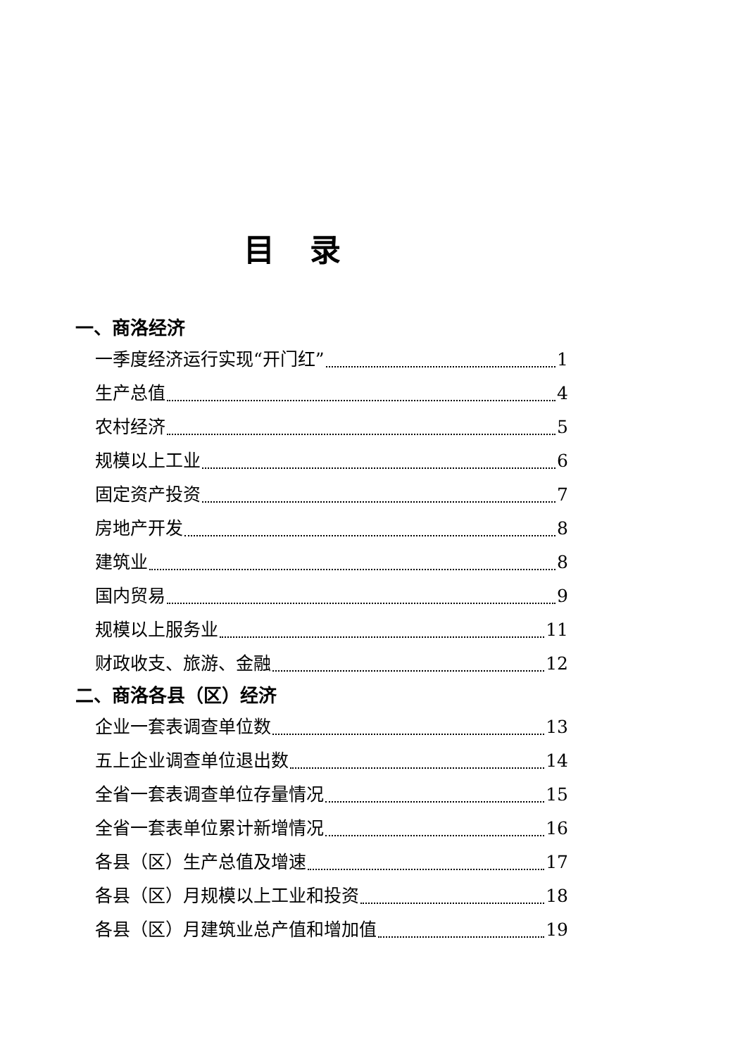目录
一、商洛经济
一季度经济运行实现“开门红” 1
生产总值 4
农村经济 5
规模以上工业 6
固定资产投资 7
房地产开发 8
建筑业 8
国内贸易 9
规模以上服务业 11
财政收支、旅游、金融 12
二、商洛各县（区）经济
企业一套表调查单位数 13
五上企业调查单位退出数 14
全省一套表调查单位存量情况 15
全省一套表单位累计新增情况 16
各县（区）生产总值及增速 17
各县（区）月规模以上工业和投资 18
各县（区）月建筑业总产值和增加值 19